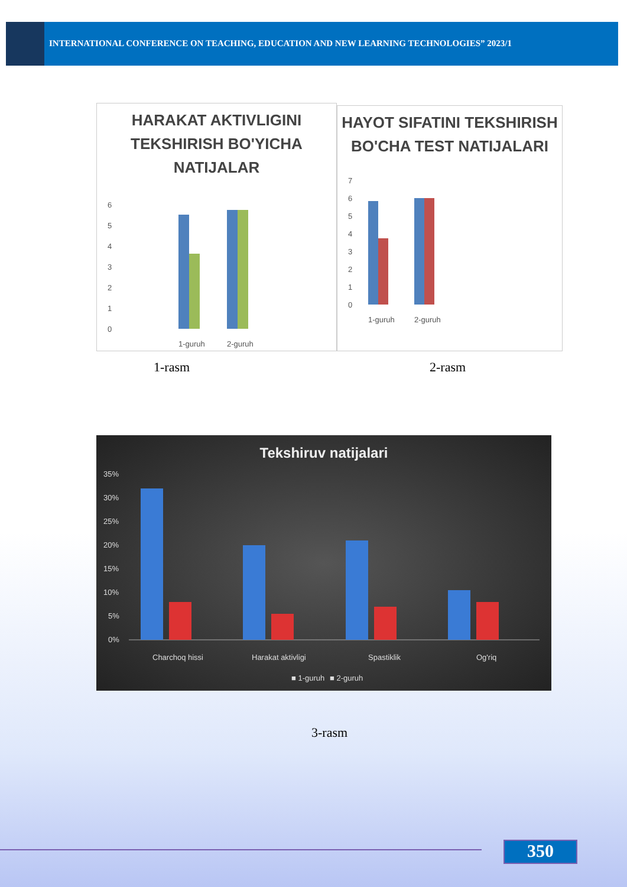INTERNATIONAL CONFERENCE ON TEACHING, EDUCATION AND NEW LEARNING TECHNOLOGIES” 2023/1
HARAKAT AKTIVLIGINI TEKSHIRISH BO'YICHA NATIJALAR
6
5
4
3
2
1
0
1-guruh
2-guruh
HAYOT SIFATINI TEKSHIRISH BO'CHA TEST NATIJALARI
7
6
5
4
3
2
1
0
1-guruh
2-guruh
1-rasm 2-rasm
Tekshiruv natijalari
35%
30%
25%
20%
15%
10%
5%
0%
Charchoq hissi
Harakat aktivligi
Spastiklik
Og'riq
■ 1-guruh
■ 2-guruh
3-rasm
350